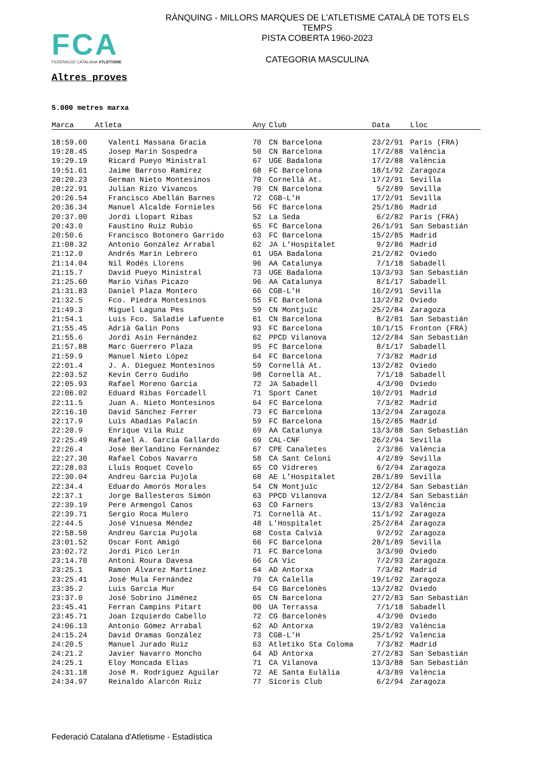FCA
FEDERACIÓ CATALANA ATLETISME
RÀNQUING - MILLORS MARQUES DE L'ATLETISME CATALÀ DE TOTS ELS TEMPS
PISTA COBERTA 1960-2023
CATEGORIA MASCULINA
Altres proves
5.000 metres marxa
| Marca | Atleta | Any | Club | Data | Lloc |
| --- | --- | --- | --- | --- | --- |
| 18:59.60 | Valentí Massana Gracia | 70 | CN Barcelona | 23/2/91 | París (FRA) |
| 19:28.45 | Josep Marín Sospedra | 50 | CN Barcelona | 17/2/88 | València |
| 19:29.19 | Ricard Pueyo Ministral | 67 | UGE Badalona | 17/2/88 | València |
| 19:51.61 | Jaime Barroso Ramirez | 68 | FC Barcelona | 18/1/92 | Zaragoza |
| 20:20.23 | German Nieto Montesinos | 70 | Cornellà At. | 17/2/91 | Sevilla |
| 20:22.91 | Julian Rizo Vivancos | 70 | CN Barcelona | 5/2/89 | Sevilla |
| 20:26.54 | Francisco Abellán Barnes | 72 | CGB-L'H | 17/2/91 | Sevilla |
| 20:36.34 | Manuel Alcalde Fornieles | 56 | FC Barcelona | 25/1/86 | Madrid |
| 20:37.00 | Jordi Llopart Ribas | 52 | La Seda | 6/2/82 | París (FRA) |
| 20:43.0 | Faustino Ruiz Rubio | 65 | FC Barcelona | 26/1/91 | San Sebastián |
| 20:50.6 | Francisco Botonero Garrido | 63 | FC Barcelona | 15/2/85 | Madrid |
| 21:08.32 | Antonio González Arrabal | 62 | JA L'Hospitalet | 9/2/86 | Madrid |
| 21:12.0 | Andrés Marín Lebrero | 61 | UGA Badalona | 21/2/82 | Oviedo |
| 21:14.04 | Nil Rodés Llorens | 96 | AA Catalunya | 7/1/18 | Sabadell |
| 21:15.7 | David Pueyo Ministral | 73 | UGE Badalona | 13/3/93 | San Sebastián |
| 21:25.60 | Mario Viñas Picazo | 96 | AA Catalunya | 8/1/17 | Sabadell |
| 21:31.83 | Daniel Plaza Montero | 66 | CGB-L'H | 16/2/91 | Sevilla |
| 21:32.5 | Fco. Piedra Montesinos | 55 | FC Barcelona | 13/2/82 | Oviedo |
| 21:49.3 | Miguel Laguna Pes | 59 | CN Montjuïc | 25/2/84 | Zaragoza |
| 21:54.1 | Luis Fco. Saladie Lafuente | 61 | CN Barcelona | 8/2/81 | San Sebastián |
| 21:55.45 | Adrià Galín Pons | 93 | FC Barcelona | 10/1/15 | Fronton (FRA) |
| 21:55.6 | Jordi Asín Fernández | 62 | PPCD Vilanova | 12/2/84 | San Sebastián |
| 21:57.88 | Marc Guerrero Plaza | 95 | FC Barcelona | 8/1/17 | Sabadell |
| 21:59.9 | Manuel Nieto López | 64 | FC Barcelona | 7/3/82 | Madrid |
| 22:01.4 | J. A. Dieguez Montesinos | 59 | Cornellà At. | 13/2/82 | Oviedo |
| 22:03.52 | Kevin Cerro Gudiño | 98 | Cornellà At. | 7/1/18 | Sabadell |
| 22:05.93 | Rafael Moreno Garcia | 72 | JA Sabadell | 4/3/90 | Oviedo |
| 22:06.02 | Eduard Ribas Forcadell | 71 | Sport Canet | 10/2/91 | Madrid |
| 22:11.5 | Juan A. Nieto Montesinos | 64 | FC Barcelona | 7/3/82 | Madrid |
| 22:16.10 | David Sánchez Ferrer | 73 | FC Barcelona | 13/2/94 | Zaragoza |
| 22:17.9 | Luis Abadias Palacín | 59 | FC Barcelona | 15/2/85 | Madrid |
| 22:20.9 | Enrique Vila Ruiz | 69 | AA Catalunya | 13/3/88 | San Sebastián |
| 22:25.49 | Rafael A. Garcia Gallardo | 69 | CAL-CNF | 26/2/94 | Sevilla |
| 22:26.4 | José Berlandino Fernández | 67 | CPE Canaletes | 2/3/86 | València |
| 22:27.30 | Rafael Cobos Navarro | 58 | CA Sant Celoni | 4/2/89 | Sevilla |
| 22:28.03 | Lluís Roquet Covelo | 65 | CO Vidreres | 6/2/94 | Zaragoza |
| 22:30.04 | Andreu Garcia Pujola | 68 | AE L'Hospitalet | 28/1/89 | Sevilla |
| 22:34.4 | Eduardo Amorós Morales | 54 | CN Montjuïc | 12/2/84 | San Sebastián |
| 22:37.1 | Jorge Ballesteros Simón | 63 | PPCD Vilanova | 12/2/84 | San Sebastián |
| 22:39.19 | Pere Armengol Canos | 63 | CO Farners | 13/2/83 | València |
| 22:39.71 | Sergio Roca Mulero | 71 | Cornellà At. | 11/1/92 | Zaragoza |
| 22:44.5 | José Vinuesa Méndez | 48 | L'Hospitalet | 25/2/84 | Zaragoza |
| 22:58.50 | Andreu Garcia Pujola | 68 | Costa Calvià | 9/2/92 | Zaragoza |
| 23:01.52 | Oscar Font Amigó | 66 | FC Barcelona | 28/1/89 | Sevilla |
| 23:02.72 | Jordi Picó Lerín | 71 | FC Barcelona | 3/3/90 | Oviedo |
| 23:14.70 | Antoni Roura Davesa | 66 | CA Vic | 7/2/93 | Zaragoza |
| 23:25.1 | Ramon Álvarez Martínez | 64 | AD Antorxa | 7/3/82 | Madrid |
| 23:25.41 | José Mula Fernández | 70 | CA Calella | 19/1/92 | Zaragoza |
| 23:35.2 | Luis Garcia Mur | 64 | CG Barcelonès | 13/2/82 | Oviedo |
| 23:37.0 | José Sobrino Jiménez | 65 | CN Barcelona | 27/2/83 | San Sebastián |
| 23:45.41 | Ferran Campins Pitart | 00 | UA Terrassa | 7/1/18 | Sabadell |
| 23:45.71 | Joan Izquierdo Cabello | 72 | CG Barcelonès | 4/3/90 | Oviedo |
| 24:06.13 | Antonio Gómez Arrabal | 62 | AD Antorxa | 19/2/83 | València |
| 24:15.24 | David Oramas González | 73 | CGB-L'H | 25/1/92 | Valencia |
| 24:20.5 | Manuel Jurado Ruiz | 63 | Atletiko Sta Coloma | 7/3/82 | Madrid |
| 24:21.2 | Javier Navarro Moncho | 64 | AD Antorxa | 27/2/83 | San Sebastián |
| 24:25.1 | Eloy Moncada Elias | 71 | CA Vilanova | 13/3/88 | San Sebastián |
| 24:31.18 | José M. Rodríguez Aguilar | 72 | AE Santa Eulàlia | 4/3/89 | València |
| 24:34.97 | Reinaldo Alarcón Ruiz | 77 | Sícoris Club | 6/2/94 | Zaragoza |
Federació Catalana d'Atletisme - Estadística